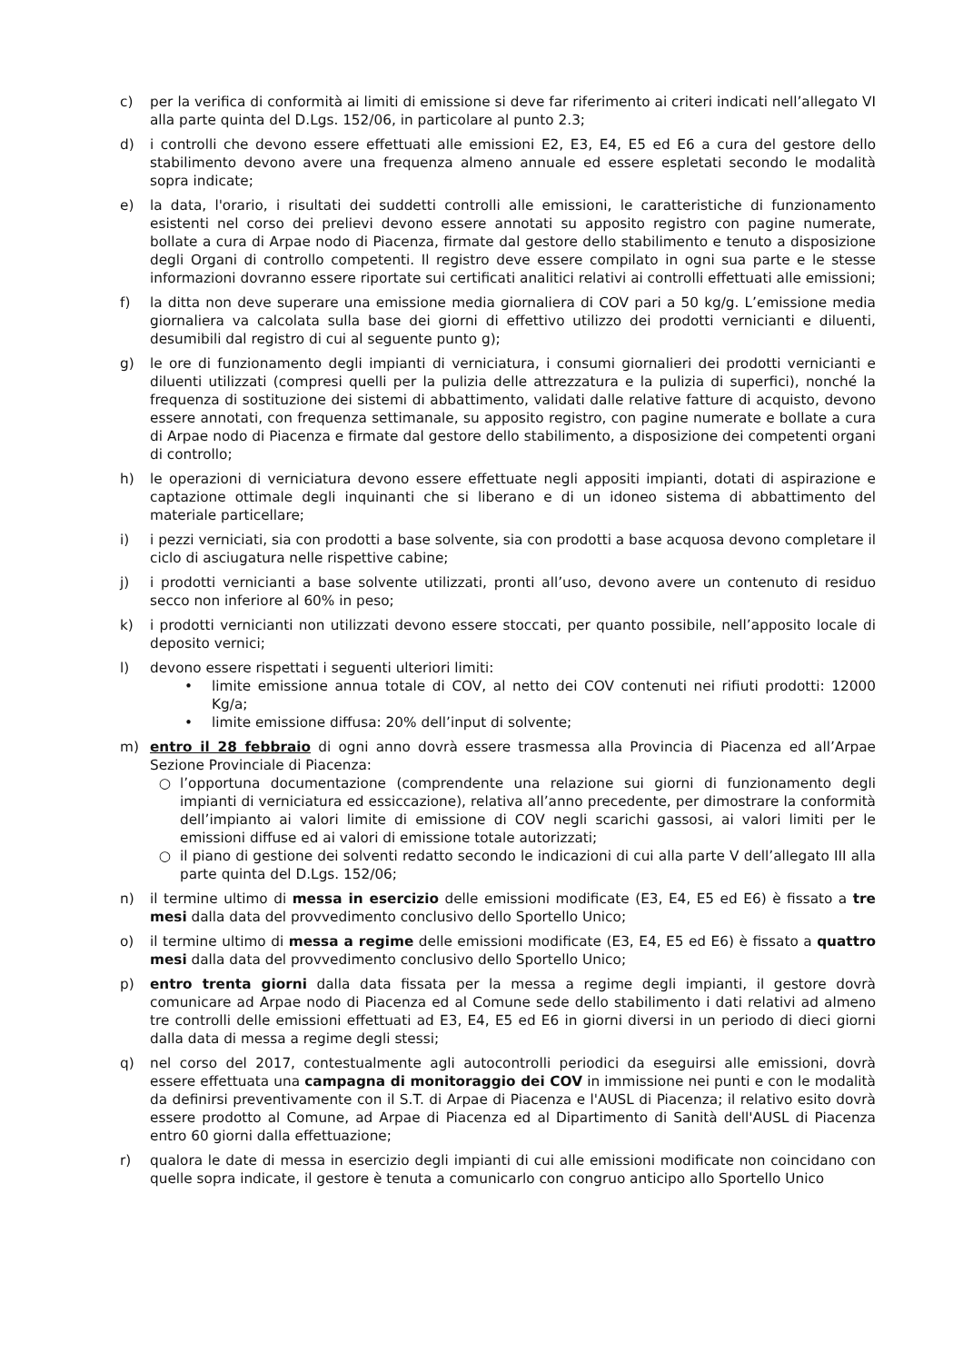c) per la verifica di conformità ai limiti di emissione si deve far riferimento ai criteri indicati nell’allegato VI alla parte quinta del D.Lgs. 152/06, in particolare al punto 2.3;
d) i controlli che devono essere effettuati alle emissioni E2, E3, E4, E5 ed E6 a cura del gestore dello stabilimento devono avere una frequenza almeno annuale ed essere espletati secondo le modalità sopra indicate;
e) la data, l'orario, i risultati dei suddetti controlli alle emissioni, le caratteristiche di funzionamento esistenti nel corso dei prelievi devono essere annotati su apposito registro con pagine numerate, bollate a cura di Arpae nodo di Piacenza, firmate dal gestore dello stabilimento e tenuto a disposizione degli Organi di controllo competenti. Il registro deve essere compilato in ogni sua parte e le stesse informazioni dovranno essere riportate sui certificati analitici relativi ai controlli effettuati alle emissioni;
f) la ditta non deve superare una emissione media giornaliera di COV pari a 50 kg/g. L’emissione media giornaliera va calcolata sulla base dei giorni di effettivo utilizzo dei prodotti vernicianti e diluenti, desumibili dal registro di cui al seguente punto g);
g) le ore di funzionamento degli impianti di verniciatura, i consumi giornalieri dei prodotti vernicianti e diluenti utilizzati (compresi quelli per la pulizia delle attrezzatura e la pulizia di superfici), nonché la frequenza di sostituzione dei sistemi di abbattimento, validati dalle relative fatture di acquisto, devono essere annotati, con frequenza settimanale, su apposito registro, con pagine numerate e bollate a cura di Arpae nodo di Piacenza e firmate dal gestore dello stabilimento, a disposizione dei competenti organi di controllo;
h) le operazioni di verniciatura devono essere effettuate negli appositi impianti, dotati di aspirazione e captazione ottimale degli inquinanti che si liberano e di un idoneo sistema di abbattimento del materiale particellare;
i) i pezzi verniciati, sia con prodotti a base solvente, sia con prodotti a base acquosa devono completare il ciclo di asciugatura nelle rispettive cabine;
j) i prodotti vernicianti a base solvente utilizzati, pronti all’uso, devono avere un contenuto di residuo secco non inferiore al 60% in peso;
k) i prodotti vernicianti non utilizzati devono essere stoccati, per quanto possibile, nell’apposito locale di deposito vernici;
l) devono essere rispettati i seguenti ulteriori limiti:
• limite emissione annua totale di COV, al netto dei COV contenuti nei rifiuti prodotti: 12000 Kg/a;
• limite emissione diffusa: 20% dell’input di solvente;
m) entro il 28 febbraio di ogni anno dovrà essere trasmessa alla Provincia di Piacenza ed all’Arpae Sezione Provinciale di Piacenza:
○ l’opportuna documentazione (comprendente una relazione sui giorni di funzionamento degli impianti di verniciatura ed essiccazione), relativa all’anno precedente, per dimostrare la conformità dell’impianto ai valori limite di emissione di COV negli scarichi gassosi, ai valori limiti per le emissioni diffuse ed ai valori di emissione totale autorizzati;
○ il piano di gestione dei solventi redatto secondo le indicazioni di cui alla parte V dell’allegato III alla parte quinta del D.Lgs. 152/06;
n) il termine ultimo di messa in esercizio delle emissioni modificate (E3, E4, E5 ed E6) è fissato a tre mesi dalla data del provvedimento conclusivo dello Sportello Unico;
o) il termine ultimo di messa a regime delle emissioni modificate (E3, E4, E5 ed E6) è fissato a quattro mesi dalla data del provvedimento conclusivo dello Sportello Unico;
p) entro trenta giorni dalla data fissata per la messa a regime degli impianti, il gestore dovrà comunicare ad Arpae nodo di Piacenza ed al Comune sede dello stabilimento i dati relativi ad almeno tre controlli delle emissioni effettuati ad E3, E4, E5 ed E6 in giorni diversi in un periodo di dieci giorni dalla data di messa a regime degli stessi;
q) nel corso del 2017, contestualmente agli autocontrolli periodici da eseguirsi alle emissioni, dovrà essere effettuata una campagna di monitoraggio dei COV in immissione nei punti e con le modalità da definirsi preventivamente con il S.T. di Arpae di Piacenza e l'AUSL di Piacenza; il relativo esito dovrà essere prodotto al Comune, ad Arpae di Piacenza ed al Dipartimento di Sanità dell'AUSL di Piacenza entro 60 giorni dalla effettuazione;
r) qualora le date di messa in esercizio degli impianti di cui alle emissioni modificate non coincidano con quelle sopra indicate, il gestore è tenuta a comunicarlo con congruo anticipo allo Sportello Unico